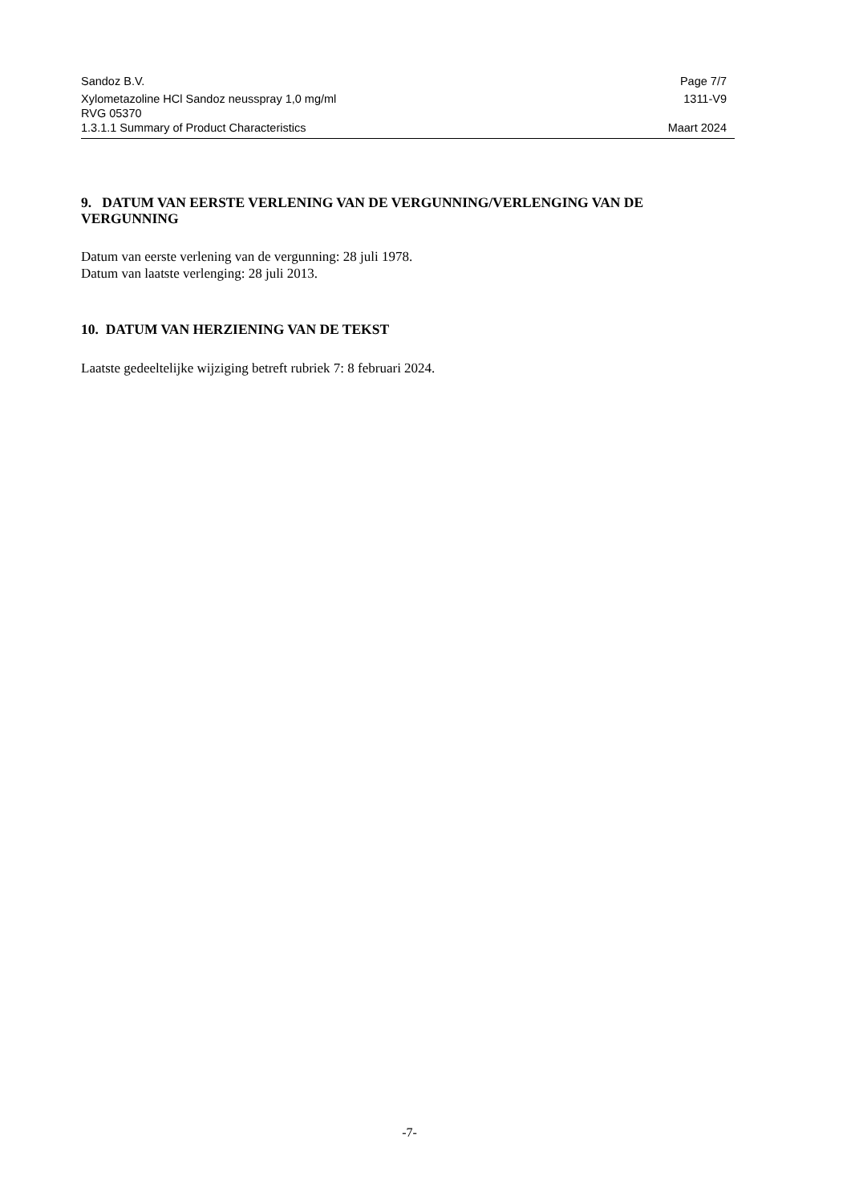Sandoz B.V. Page 7/7
Xylometazoline HCl Sandoz neusspray 1,0 mg/ml 1311-V9
RVG 05370
1.3.1.1 Summary of Product Characteristics Maart 2024
9. DATUM VAN EERSTE VERLENING VAN DE VERGUNNING/VERLENGING VAN DE VERGUNNING
Datum van eerste verlening van de vergunning: 28 juli 1978.
Datum van laatste verlenging: 28 juli 2013.
10. DATUM VAN HERZIENING VAN DE TEKST
Laatste gedeeltelijke wijziging betreft rubriek 7: 8 februari 2024.
-7-